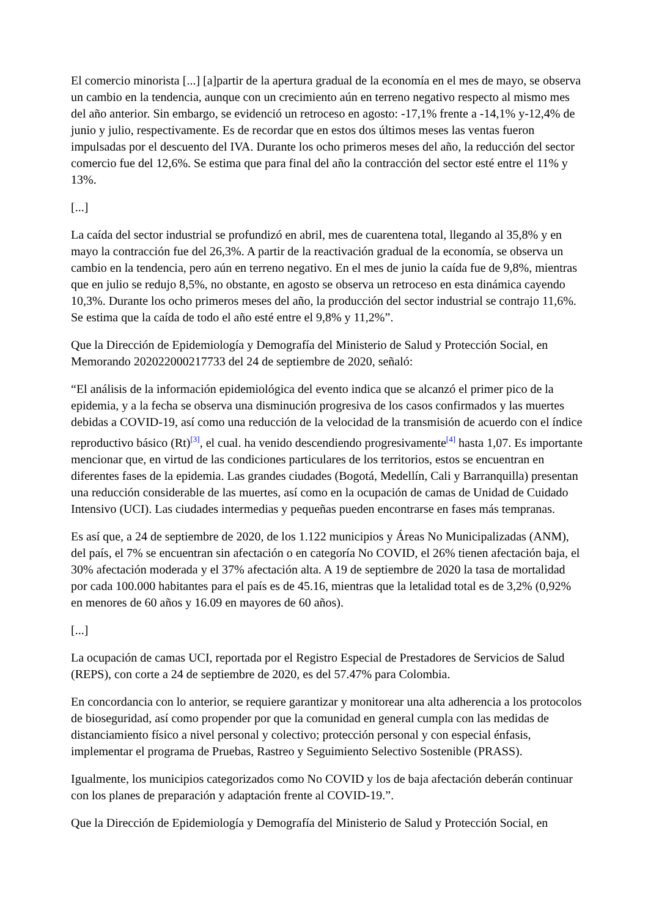El comercio minorista [...] [a]partir de la apertura gradual de la economía en el mes de mayo, se observa un cambio en la tendencia, aunque con un crecimiento aún en terreno negativo respecto al mismo mes del año anterior. Sin embargo, se evidenció un retroceso en agosto: -17,1% frente a -14,1% y-12,4% de junio y julio, respectivamente. Es de recordar que en estos dos últimos meses las ventas fueron impulsadas por el descuento del IVA. Durante los ocho primeros meses del año, la reducción del sector comercio fue del 12,6%. Se estima que para final del año la contracción del sector esté entre el 11% y 13%.
[...]
La caída del sector industrial se profundizó en abril, mes de cuarentena total, llegando al 35,8% y en mayo la contracción fue del 26,3%. A partir de la reactivación gradual de la economía, se observa un cambio en la tendencia, pero aún en terreno negativo. En el mes de junio la caída fue de 9,8%, mientras que en julio se redujo 8,5%, no obstante, en agosto se observa un retroceso en esta dinámica cayendo 10,3%. Durante los ocho primeros meses del año, la producción del sector industrial se contrajo 11,6%. Se estima que la caída de todo el año esté entre el 9,8% y 11,2%”.
Que la Dirección de Epidemiología y Demografía del Ministerio de Salud y Protección Social, en Memorando 202022000217733 del 24 de septiembre de 2020, señaló:
“El análisis de la información epidemiológica del evento indica que se alcanzó el primer pico de la epidemia, y a la fecha se observa una disminución progresiva de los casos confirmados y las muertes debidas a COVID-19, así como una reducción de la velocidad de la transmisión de acuerdo con el índice reproductivo básico (Rt)<sup>[3]</sup>, el cual. ha venido descendiendo progresivamente<sup>[4]</sup> hasta 1,07. Es importante mencionar que, en virtud de las condiciones particulares de los territorios, estos se encuentran en diferentes fases de la epidemia. Las grandes ciudades (Bogotá, Medellín, Cali y Barranquilla) presentan una reducción considerable de las muertes, así como en la ocupación de camas de Unidad de Cuidado Intensivo (UCI). Las ciudades intermedias y pequeñas pueden encontrarse en fases más tempranas.
Es así que, a 24 de septiembre de 2020, de los 1.122 municipios y Áreas No Municipalizadas (ANM), del país, el 7% se encuentran sin afectación o en categoría No COVID, el 26% tienen afectación baja, el 30% afectación moderada y el 37% afectación alta. A 19 de septiembre de 2020 la tasa de mortalidad por cada 100.000 habitantes para el país es de 45.16, mientras que la letalidad total es de 3,2% (0,92% en menores de 60 años y 16.09 en mayores de 60 años).
[...]
La ocupación de camas UCI, reportada por el Registro Especial de Prestadores de Servicios de Salud (REPS), con corte a 24 de septiembre de 2020, es del 57.47% para Colombia.
En concordancia con lo anterior, se requiere garantizar y monitorear una alta adherencia a los protocolos de bioseguridad, así como propender por que la comunidad en general cumpla con las medidas de distanciamiento físico a nivel personal y colectivo; protección personal y con especial énfasis, implementar el programa de Pruebas, Rastreo y Seguimiento Selectivo Sostenible (PRASS).
Igualmente, los municipios categorizados como No COVID y los de baja afectación deberán continuar con los planes de preparación y adaptación frente al COVID-19.”.
Que la Dirección de Epidemiología y Demografía del Ministerio de Salud y Protección Social, en